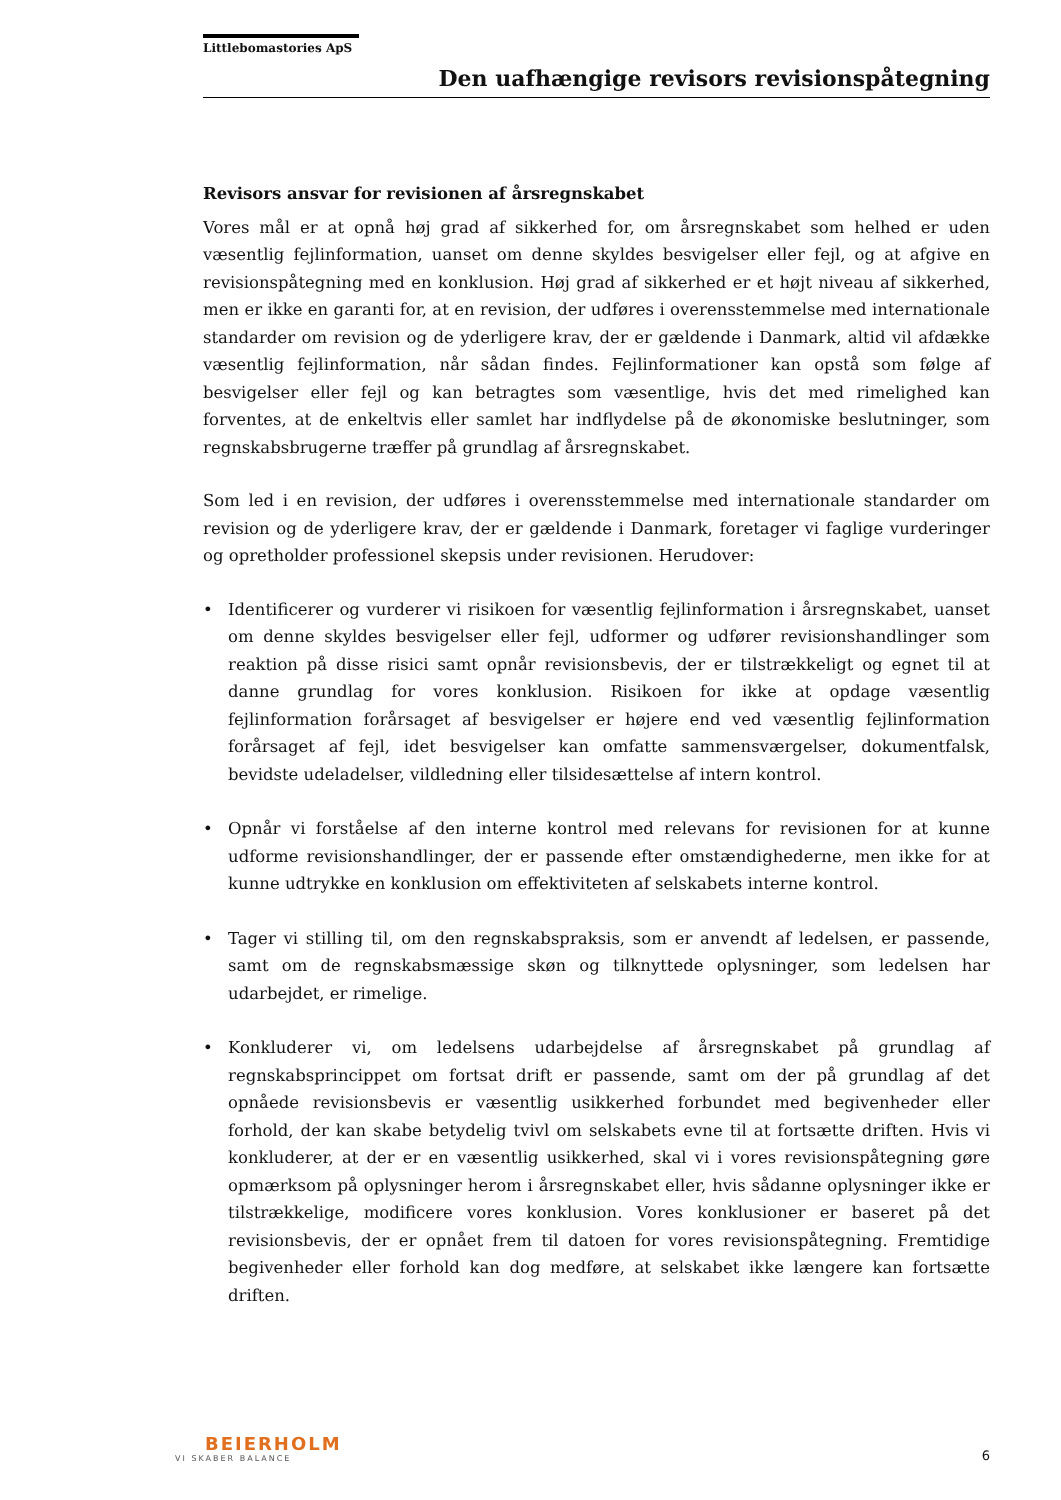Littlebomastories ApS
Den uafhængige revisors revisionspåtegning
Revisors ansvar for revisionen af årsregnskabet
Vores mål er at opnå høj grad af sikkerhed for, om årsregnskabet som helhed er uden væsentlig fejlinformation, uanset om denne skyldes besvigelser eller fejl, og at afgive en revisionspåtegning med en konklusion. Høj grad af sikkerhed er et højt niveau af sikkerhed, men er ikke en garanti for, at en revision, der udføres i overensstemmelse med internationale standarder om revision og de yderligere krav, der er gældende i Danmark, altid vil afdække væsentlig fejlinformation, når sådan findes. Fejlinformationer kan opstå som følge af besvigelser eller fejl og kan betragtes som væsentlige, hvis det med rimelighed kan forventes, at de enkeltvis eller samlet har indflydelse på de økonomiske beslutninger, som regnskabsbrugerne træffer på grundlag af årsregnskabet.
Som led i en revision, der udføres i overensstemmelse med internationale standarder om revision og de yderligere krav, der er gældende i Danmark, foretager vi faglige vurderinger og opretholder professionel skepsis under revisionen. Herudover:
• Identificerer og vurderer vi risikoen for væsentlig fejlinformation i årsregnskabet, uanset om denne skyldes besvigelser eller fejl, udformer og udfører revisionshandlinger som reaktion på disse risici samt opnår revisionsbevis, der er tilstrækkeligt og egnet til at danne grundlag for vores konklusion. Risikoen for ikke at opdage væsentlig fejlinformation forårsaget af besvigelser er højere end ved væsentlig fejlinformation forårsaget af fejl, idet besvigelser kan omfatte sammensværgelser, dokumentfalsk, bevidste udeladelser, vildledning eller tilsidesættelse af intern kontrol.
• Opnår vi forståelse af den interne kontrol med relevans for revisionen for at kunne udforme revisionshandlinger, der er passende efter omstændighederne, men ikke for at kunne udtrykke en konklusion om effektiviteten af selskabets interne kontrol.
• Tager vi stilling til, om den regnskabspraksis, som er anvendt af ledelsen, er passende, samt om de regnskabsmæssige skøn og tilknyttede oplysninger, som ledelsen har udarbejdet, er rimelige.
• Konkluderer vi, om ledelsens udarbejdelse af årsregnskabet på grundlag af regnskabsprincippet om fortsat drift er passende, samt om der på grundlag af det opnåede revisionsbevis er væsentlig usikkerhed forbundet med begivenheder eller forhold, der kan skabe betydelig tvivl om selskabets evne til at fortsætte driften. Hvis vi konkluderer, at der er en væsentlig usikkerhed, skal vi i vores revisionspåtegning gøre opmærksom på oplysninger herom i årsregnskabet eller, hvis sådanne oplysninger ikke er tilstrækkelige, modificere vores konklusion. Vores konklusioner er baseret på det revisionsbevis, der er opnået frem til datoen for vores revisionspåtegning. Fremtidige begivenheder eller forhold kan dog medføre, at selskabet ikke længere kan fortsætte driften.
BEIERHOLM
VI SKABER BALANCE
6